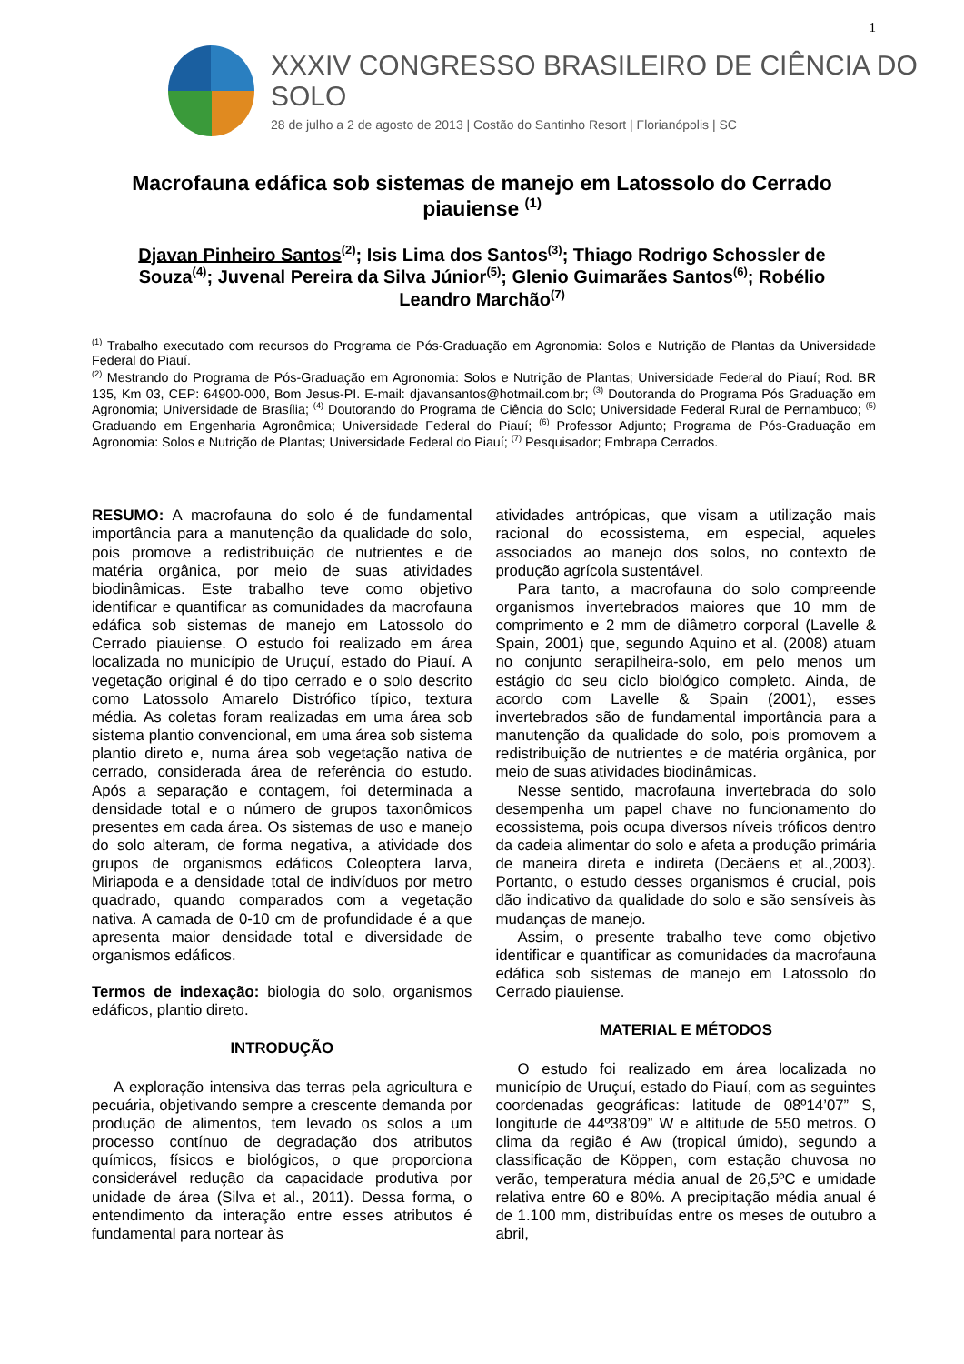1
XXXIV CONGRESSO BRASILEIRO DE CIÊNCIA DO SOLO
28 de julho a 2 de agosto de 2013 | Costão do Santinho Resort | Florianópolis | SC
Macrofauna edáfica sob sistemas de manejo em Latossolo do Cerrado piauiense <sup>(1)</sup>
Djavan Pinheiro Santos<sup>(2)</sup>; Isis Lima dos Santos<sup>(3)</sup>; Thiago Rodrigo Schossler de Souza<sup>(4)</sup>; Juvenal Pereira da Silva Júnior<sup>(5)</sup>; Glenio Guimarães Santos<sup>(6)</sup>; Robélio Leandro Marchão<sup>(7)</sup>
<sup>(1)</sup> Trabalho executado com recursos do Programa de Pós-Graduação em Agronomia: Solos e Nutrição de Plantas da Universidade Federal do Piauí.
<sup>(2)</sup> Mestrando do Programa de Pós-Graduação em Agronomia: Solos e Nutrição de Plantas; Universidade Federal do Piauí; Rod. BR 135, Km 03, CEP: 64900-000, Bom Jesus-PI. E-mail: djavansantos@hotmail.com.br; <sup>(3)</sup> Doutoranda do Programa Pós Graduação em Agronomia; Universidade de Brasília; <sup>(4)</sup> Doutorando do Programa de Ciência do Solo; Universidade Federal Rural de Pernambuco; <sup>(5)</sup> Graduando em Engenharia Agronômica; Universidade Federal do Piauí; <sup>(6)</sup> Professor Adjunto; Programa de Pós-Graduação em Agronomia: Solos e Nutrição de Plantas; Universidade Federal do Piauí; <sup>(7)</sup> Pesquisador; Embrapa Cerrados.
RESUMO: A macrofauna do solo é de fundamental importância para a manutenção da qualidade do solo, pois promove a redistribuição de nutrientes e de matéria orgânica, por meio de suas atividades biodinâmicas. Este trabalho teve como objetivo identificar e quantificar as comunidades da macrofauna edáfica sob sistemas de manejo em Latossolo do Cerrado piauiense. O estudo foi realizado em área localizada no município de Uruçuí, estado do Piauí. A vegetação original é do tipo cerrado e o solo descrito como Latossolo Amarelo Distrófico típico, textura média. As coletas foram realizadas em uma área sob sistema plantio convencional, em uma área sob sistema plantio direto e, numa área sob vegetação nativa de cerrado, considerada área de referência do estudo. Após a separação e contagem, foi determinada a densidade total e o número de grupos taxonômicos presentes em cada área. Os sistemas de uso e manejo do solo alteram, de forma negativa, a atividade dos grupos de organismos edáficos Coleoptera larva, Miriapoda e a densidade total de indivíduos por metro quadrado, quando comparados com a vegetação nativa. A camada de 0-10 cm de profundidade é a que apresenta maior densidade total e diversidade de organismos edáficos.
Termos de indexação: biologia do solo, organismos edáficos, plantio direto.
INTRODUÇÃO
A exploração intensiva das terras pela agricultura e pecuária, objetivando sempre a crescente demanda por produção de alimentos, tem levado os solos a um processo contínuo de degradação dos atributos químicos, físicos e biológicos, o que proporciona considerável redução da capacidade produtiva por unidade de área (Silva et al., 2011). Dessa forma, o entendimento da interação entre esses atributos é fundamental para nortear às
atividades antrópicas, que visam a utilização mais racional do ecossistema, em especial, aqueles associados ao manejo dos solos, no contexto de produção agrícola sustentável.
Para tanto, a macrofauna do solo compreende organismos invertebrados maiores que 10 mm de comprimento e 2 mm de diâmetro corporal (Lavelle & Spain, 2001) que, segundo Aquino et al. (2008) atuam no conjunto serapilheira-solo, em pelo menos um estágio do seu ciclo biológico completo. Ainda, de acordo com Lavelle & Spain (2001), esses invertebrados são de fundamental importância para a manutenção da qualidade do solo, pois promovem a redistribuição de nutrientes e de matéria orgânica, por meio de suas atividades biodinâmicas.
Nesse sentido, macrofauna invertebrada do solo desempenha um papel chave no funcionamento do ecossistema, pois ocupa diversos níveis tróficos dentro da cadeia alimentar do solo e afeta a produção primária de maneira direta e indireta (Decäens et al.,2003). Portanto, o estudo desses organismos é crucial, pois dão indicativo da qualidade do solo e são sensíveis às mudanças de manejo.
Assim, o presente trabalho teve como objetivo identificar e quantificar as comunidades da macrofauna edáfica sob sistemas de manejo em Latossolo do Cerrado piauiense.
MATERIAL E MÉTODOS
O estudo foi realizado em área localizada no município de Uruçuí, estado do Piauí, com as seguintes coordenadas geográficas: latitude de 08º14’07” S, longitude de 44º38’09” W e altitude de 550 metros. O clima da região é Aw (tropical úmido), segundo a classificação de Köppen, com estação chuvosa no verão, temperatura média anual de 26,5ºC e umidade relativa entre 60 e 80%. A precipitação média anual é de 1.100 mm, distribuídas entre os meses de outubro a abril,